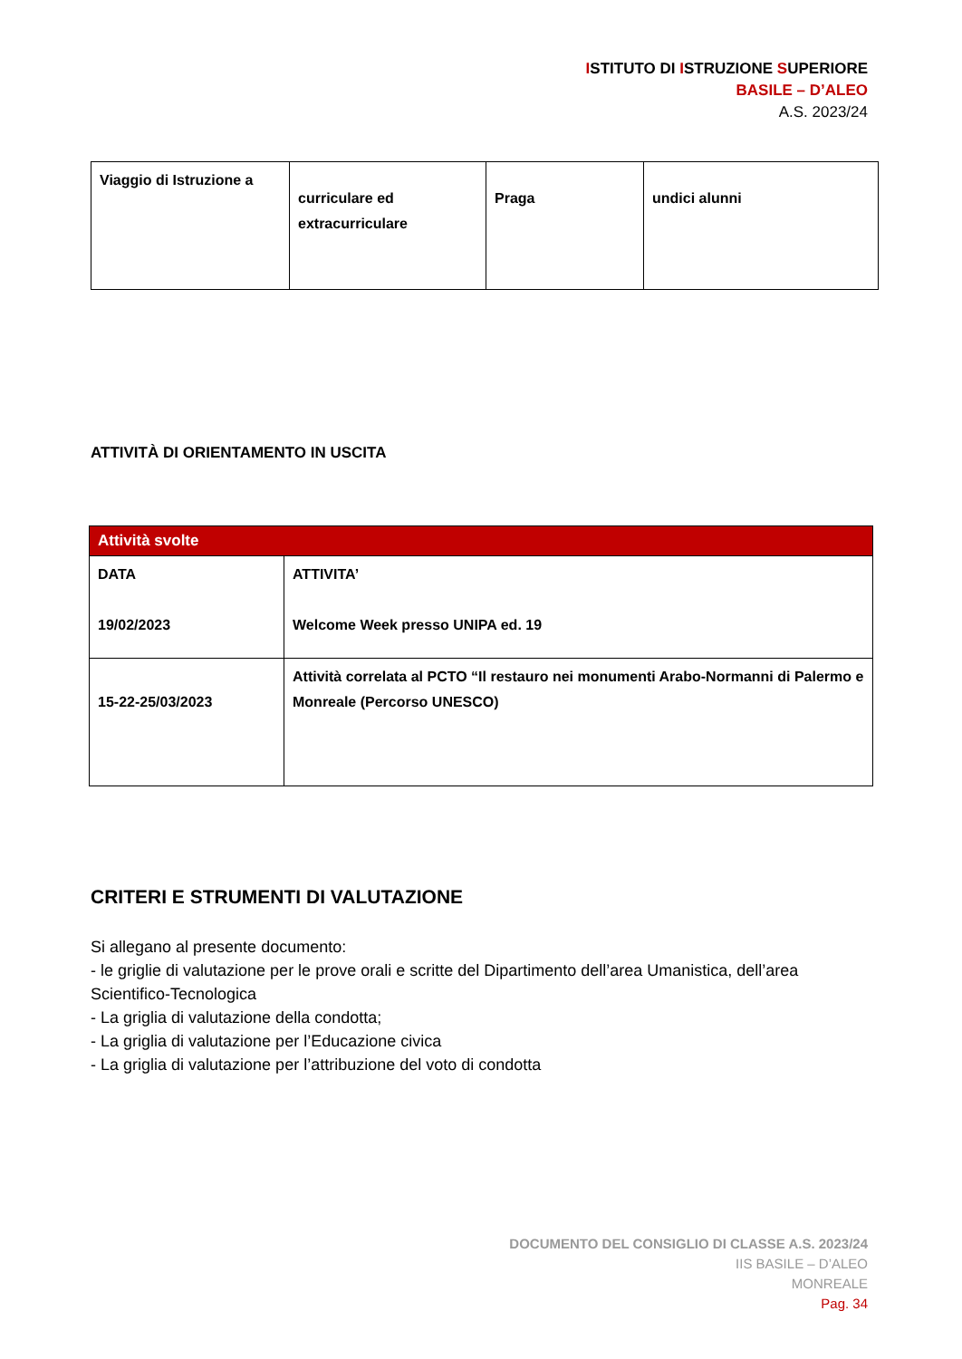ISTITUTO DI ISTRUZIONE SUPERIORE
BASILE – D’ALEO
A.S. 2023/24
| Viaggio di Istruzione a | curriculare ed extracurriculare | Praga | undici alunni |
ATTIVITÀ DI ORIENTAMENTO IN USCITA
| Attività svolte | |
| --- | --- |
| DATA 19/02/2023 | ATTIVITA’ Welcome Week presso UNIPA ed. 19 |
| 15-22-25/03/2023 | Attività correlata al PCTO “Il restauro nei monumenti Arabo-Normanni di Palermo e Monreale (Percorso UNESCO) |
CRITERI E STRUMENTI DI VALUTAZIONE
Si allegano al presente documento:
- le griglie di valutazione per le prove orali e scritte del Dipartimento dell’area Umanistica, dell’area Scientifico-Tecnologica
- La griglia di valutazione della condotta;
- La griglia di valutazione per l’Educazione civica
- La griglia di valutazione per l’attribuzione del voto di condotta
DOCUMENTO DEL CONSIGLIO DI CLASSE A.S. 2023/24
IIS BASILE – D’ALEO
MONREALE
Pag. 34